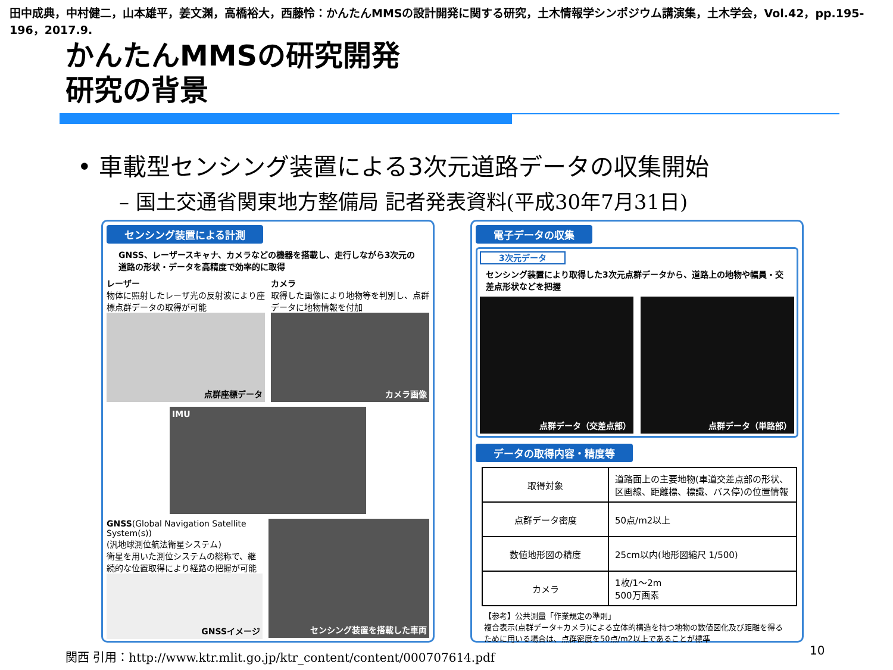田中成典，中村健二，山本雄平，姜文渊，高橋裕大，西藤怜：かんたんMMSの設計開発に関する研究，土木情報学シンポジウム講演集，土木学会，Vol.42，pp.195-196，2017.9.
かんたんMMSの研究開発
研究の背景
• 車載型センシング装置による3次元道路データの収集開始
– 国土交通省関東地方整備局 記者発表資料(平成30年7月31日)
センシング装置による計測
GNSS、レーザースキャナ、カメラなどの機器を搭載し、走行しながら3次元の道路の形状・データを高精度で効率的に取得
レーザー
物体に照射したレーザ光の反射波により座標点群データの取得が可能
点群座標データ
カメラ
取得した画像により地物等を判別し、点群データに地物情報を付加
カメラ画像
IMU
GNSS(Global Navigation Satellite System(s))
(汎地球測位航法衛星システム)
衛星を用いた測位システムの総称で、継続的な位置取得により経路の把握が可能
GNSSイメージ
センシング装置を搭載した車両
電子データの収集
3次元データ
センシング装置により取得した3次元点群データから、道路上の地物や幅員・交差点形状などを把握
点群データ（交差点部） 点群データ（単路部）
データの取得内容・精度等
| 取得対象 | 道路面上の主要地物(車道交差点部の形状、区画線、距離標、標識、バス停)の位置情報 |
| 点群データ密度 | 50点/m2以上 |
| 数値地形図の精度 | 25cm以内(地形図縮尺 1/500) |
| カメラ | 1枚/1～2m 500万画素 |
【参考】公共測量「作業規定の準則」
複合表示(点群データ+カメラ)による立体的構造を持つ地物の数値図化及び距離を得るために用いる場合は、点群密度を50点/m2以上であることが標準
関西 引用：http://www.ktr.mlit.go.jp/ktr_content/content/000707614.pdf
10